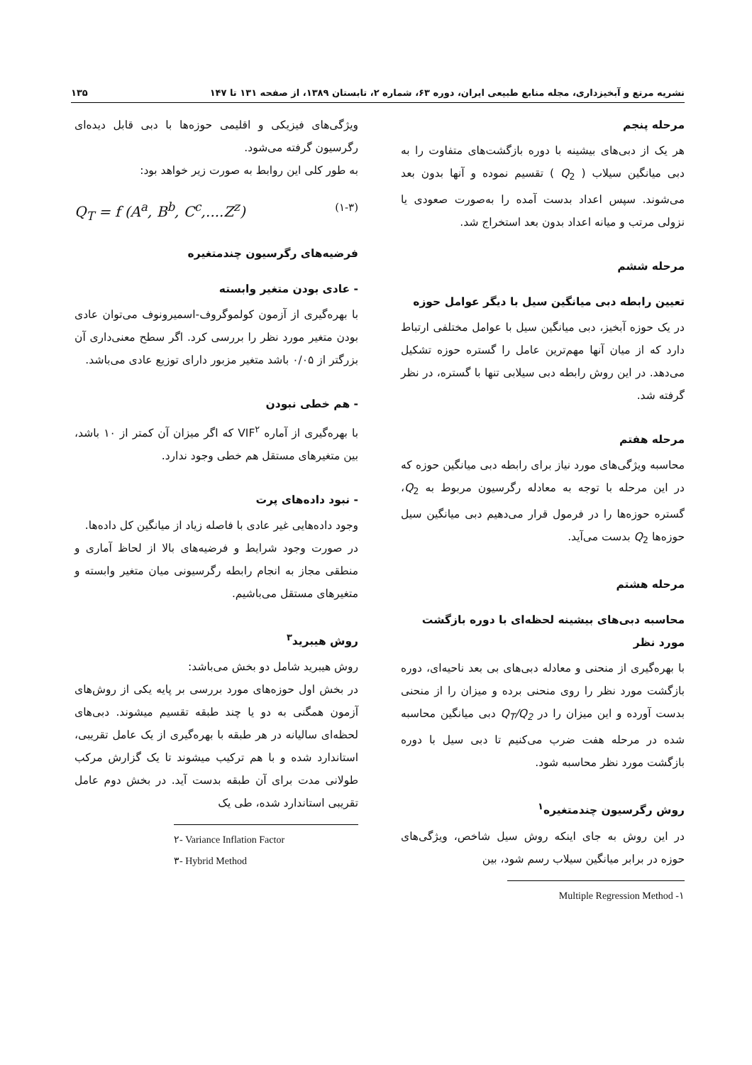نشریه مرتع و آبخیزداری، مجله منابع طبیعی ایران، دوره ۶۳، شماره ۲، تابستان ۱۳۸۹، از صفحه ۱۳۱ تا ۱۴۷ ۱۳۵
مرحله پنجم
هر یک از دبی‌های بیشینه با دوره بازگشت‌های متفاوت را به دبی میانگین سیلاب ( Q<sub>2</sub> ) تقسیم نموده و آنها بدون بعد می‌شوند. سپس اعداد بدست آمده را به‌صورت صعودی یا نزولی مرتب و میانه اعداد بدون بعد استخراج شد.
مرحله ششم
تعیین رابطه دبی میانگین سیل با دیگر عوامل حوزه
در یک حوزه آبخیز، دبی میانگین سیل با عوامل مختلفی ارتباط دارد که از میان آنها مهم‌ترین عامل را گستره حوزه تشکیل می‌دهد. در این روش رابطه دبی سیلابی تنها با گستره، در نظر گرفته شد.
مرحله هفتم
محاسبه ویژگی‌های مورد نیاز برای رابطه دبی میانگین حوزه که در این مرحله با توجه به معادله رگرسیون مربوط به Q<sub>2</sub>، گستره حوزه‌ها را در فرمول قرار می‌دهیم دبی میانگین سیل حوزه‌ها Q<sub>2</sub> بدست می‌آید.
مرحله هشتم
محاسبه دبی‌های بیشینه لحظه‌ای با دوره بازگشت مورد نظر
با بهره‌گیری از منحنی و معادله دبی‌های بی بعد ناحیه‌ای، دوره بازگشت مورد نظر را روی منحنی برده و میزان را از منحنی بدست آورده و این میزان را در Q<sub>T</sub>/Q<sub>2</sub> دبی میانگین محاسبه شده در مرحله هفت ضرب می‌کنیم تا دبی سیل با دوره بازگشت مورد نظر محاسبه شود.
روش رگرسیون چندمتغیره<sup>۱</sup>
در این روش به جای اینکه روش سیل شاخص، ویژگی‌های حوزه در برابر میانگین سیلاب رسم شود، بین
Multiple Regression Method -۱
ویژگی‌های فیزیکی و اقلیمی حوزه‌ها با دبی قابل دیده‌ای رگرسیون گرفته می‌شود.
به طور کلی این روابط به صورت زیر خواهد بود:
Q<sub>T</sub> = f (A<sup>a</sup>, B<sup>b</sup>, C<sup>c</sup>,....Z<sup>z</sup>) (۱-۳)
فرضیه‌های رگرسیون چندمتغیره
- عادی بودن متغیر وابسته
با بهره‌گیری از آزمون کولموگروف-اسمیرونوف می‌توان عادی بودن متغیر مورد نظر را بررسی کرد. اگر سطح معنی‌داری آن بزرگتر از ۰/۰۵ باشد متغیر مزبور دارای توزیع عادی می‌باشد.
- هم خطی نبودن
با بهره‌گیری از آماره VIF<sup>۲</sup> که اگر میزان آن کمتر از ۱۰ باشد، بین متغیرهای مستقل هم خطی وجود ندارد.
- نبود داده‌های پرت
وجود داده‌هایی غیر عادی با فاصله زیاد از میانگین کل داده‌ها.
در صورت وجود شرایط و فرضیه‌های بالا از لحاظ آماری و منطقی مجاز به انجام رابطه رگرسیونی میان متغیر وابسته و متغیرهای مستقل می‌باشیم.
روش هیبرید<sup>۳</sup>
روش هیبرید شامل دو بخش می‌باشد:
در بخش اول حوزه‌های مورد بررسی بر پایه یکی از روش‌های آزمون همگنی به دو یا چند طبقه تقسیم میشوند. دبی‌های لحظه‌ای سالیانه در هر طبقه با بهره‌گیری از یک عامل تقریبی، استاندارد شده و با هم ترکیب میشوند تا یک گزارش مرکب طولانی مدت برای آن طبقه بدست آید. در بخش دوم عامل تقریبی استاندارد شده، طی یک
۲- Variance Inflation Factor
۳- Hybrid Method